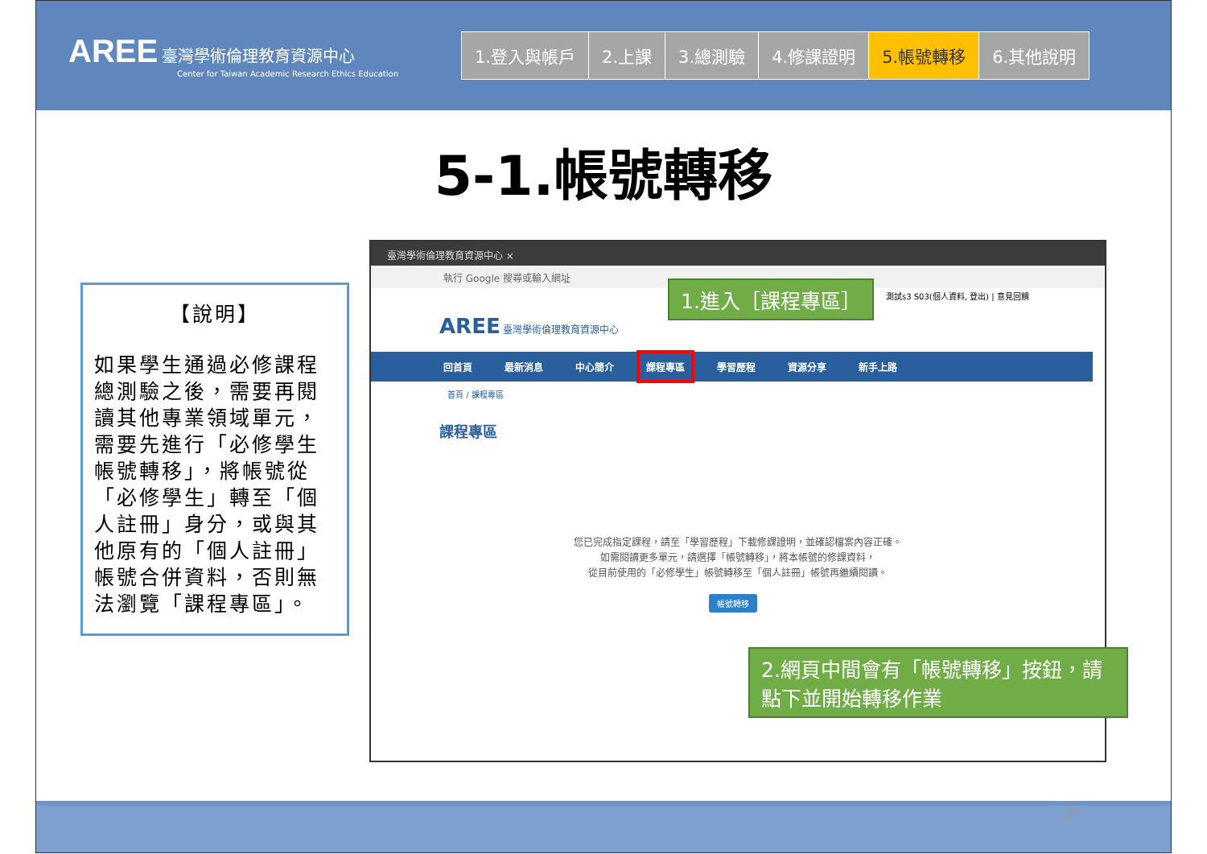AREE 臺灣學術倫理教育資源中心
Center for Taiwan Academic Research Ethics Education
1.登入與帳戶 2.上課 3.總測驗 4.修課證明 5.帳號轉移 6.其他說明
5-1.帳號轉移
【說明】
如果學生通過必修課程總測驗之後，需要再閱讀其他專業領域單元，需要先進行「必修學生帳號轉移」，將帳號從「必修學生」轉至「個人註冊」身分，或與其他原有的「個人註冊」帳號合併資料，否則無法瀏覽「課程專區」。
臺灣學術倫理教育資源中心 ×
執行 Google 搜尋或輸入網址
測試s3 S03(個人資料, 登出) | 意見回饋
AREE 臺灣學術倫理教育資源中心
回首頁 最新消息 中心簡介 課程專區 學習歷程 資源分享 新手上路
首頁 / 課程專區
課程專區
您已完成指定課程，請至「學習歷程」下載修課證明，並確認檔案內容正確。
如需閱讀更多單元，請選擇「帳號轉移」，將本帳號的修課資料，
從目前使用的「必修學生」帳號轉移至「個人註冊」帳號再繼續閱讀。
帳號轉移
1.進入［課程專區］
2.網頁中間會有「帳號轉移」按鈕，請點下並開始轉移作業
24